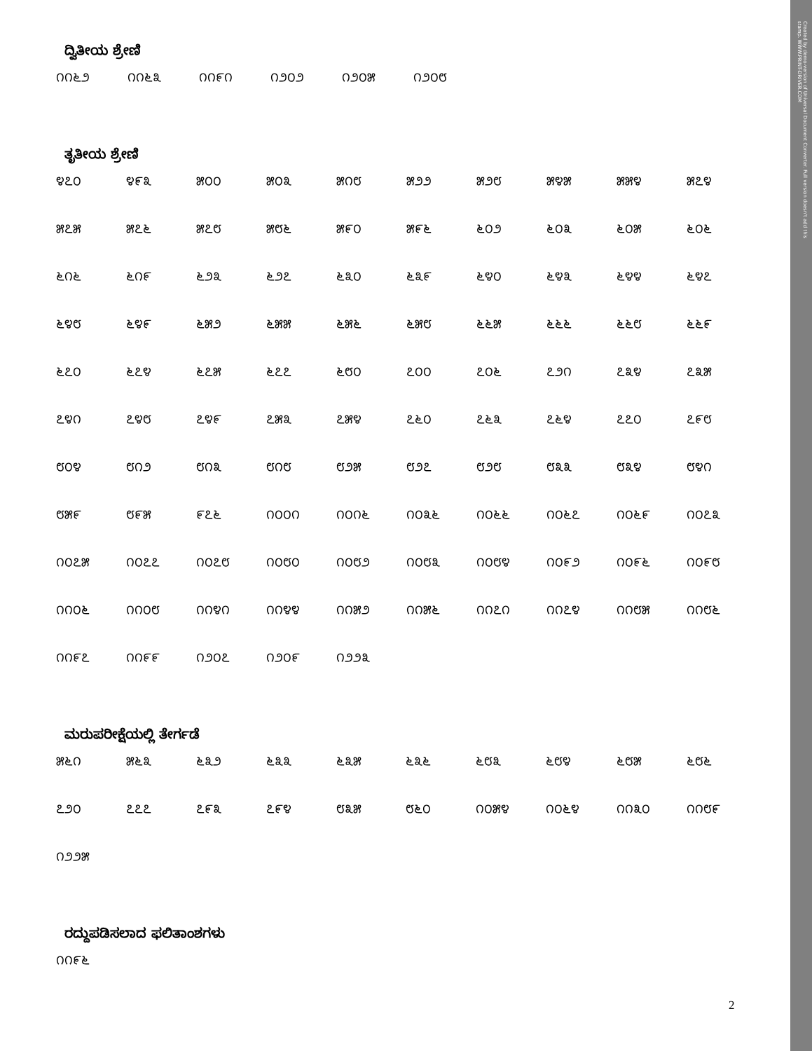Created by demo-version of Universal Document Converter. Full version doesn't add this stamp. WWW.PRINT-DRIVER.COM
ದ್ವಿತೀಯ ಶ್ರೇಣಿ
| ೧೧೬೨ | ೧೧೬೩ | ೧೧೯೧ | ೧೨೦೨ | ೧೨೦೫ | ೧೨೦೮ |
ತೃತೀಯ ಶ್ರೇಣಿ
| ೪೭೦ | ೪೯೩ | ೫೦೦ | ೫೦೩ | ೫೧೮ | ೫೨೨ | ೫೨೮ | ೫೪೫ | ೫೫೪ | ೫೭೪ |
| ೫೭೫ | ೫೭೬ | ೫೭೮ | ೫೮೬ | ೫೯೦ | ೫೯೬ | ೬೦೨ | ೬೦೩ | ೬೦೫ | ೬೦೬ |
| ೬೧೬ | ೬೧೯ | ೬೨೩ | ೬೨೭ | ೬೩೦ | ೬೩೯ | ೬೪೦ | ೬೪೩ | ೬೪೪ | ೬೪೭ |
| ೬೪೮ | ೬೪೯ | ೬೫೨ | ೬೫೫ | ೬೫೬ | ೬೫೮ | ೬೬೫ | ೬೬೬ | ೬೬೮ | ೬೬೯ |
| ೬೭೦ | ೬೭೪ | ೬೭೫ | ೬೭೭ | ೬೮೦ | ೭೦೦ | ೭೦೬ | ೭೨೧ | ೭೩೪ | ೭೩೫ |
| ೭೪೧ | ೭೪೮ | ೭೪೯ | ೭೫೩ | ೭೫೪ | ೭೬೦ | ೭೬೩ | ೭೬೪ | ೭೭೦ | ೭೯೮ |
| ೮೦೪ | ೮೧೨ | ೮೧೩ | ೮೧೮ | ೮೨೫ | ೮೨೭ | ೮೨೮ | ೮೩೩ | ೮೩೪ | ೮೪೧ |
| ೮೫೯ | ೮೯೫ | ೯೭೬ | ೧೦೦೧ | ೧೦೧೬ | ೧೦೩೬ | ೧೦೬೬ | ೧೦೬೭ | ೧೦೬೯ | ೧೦೭೩ |
| ೧೦೭೫ | ೧೦೭೭ | ೧೦೭೮ | ೧೦೮೦ | ೧೦೮೨ | ೧೦೮೩ | ೧೦೮೪ | ೧೦೯೨ | ೧೦೯೬ | ೧೦೯೮ |
| ೧೧೦೬ | ೧೧೦೮ | ೧೧೪೧ | ೧೧೪೪ | ೧೧೫೨ | ೧೧೫೬ | ೧೧೭೧ | ೧೧೭೪ | ೧೧೮೫ | ೧೧೮೬ |
| ೧೧೯೭ | ೧೧೯೯ | ೧೨೦೭ | ೧೨೦೯ | ೧೨೨೩ | | | | | |
ಮರುಪರೀಕ್ಷೆಯಲ್ಲಿ ತೇರ್ಗಡೆ
| ೫೬೧ | ೫೬೩ | ೬೩೨ | ೬೩೩ | ೬೩೫ | ೬೩೬ | ೬೮೩ | ೬೮೪ | ೬೮೫ | ೬೮೬ |
| ೭೨೦ | ೭೭೭ | ೭೯೩ | ೭೯೪ | ೮೩೫ | ೮೬೦ | ೧೦೫೪ | ೧೦೬೪ | ೧೧೩೦ | ೧೧೮೯ |
| ೧೨೨೫ | | | | | | | | | |
ರದ್ದುಪಡಿಸಲಾದ ಫಲಿತಾಂಶಗಳು
| ೧೧೯೬ |
2